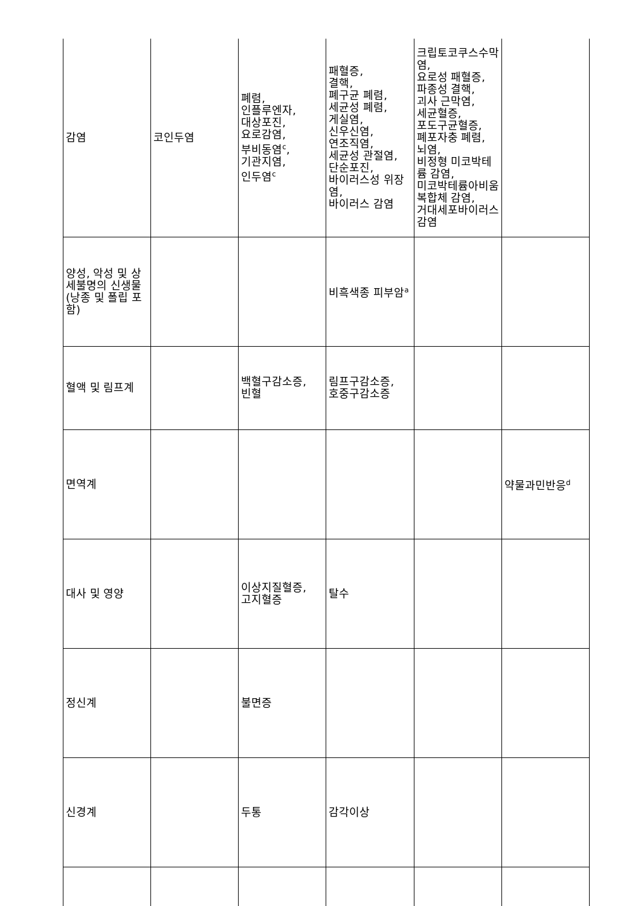| 감염 | 코인두염 | 폐렴, 인플루엔자, 대상포진, 요로감염, 부비동염<sup>c</sup>, 기관지염, 인두염<sup>c</sup> | 패혈증, 결핵, 폐구균 폐렴, 세균성 폐렴, 게실염, 신우신염, 연조직염, 세균성 관절염, 단순포진, 바이러스성 위장염, 바이러스 감염 | 크립토코쿠스수막염, 요로성 패혈증, 파종성 결핵, 괴사 근막염, 세균혈증, 포도구균혈증, 폐포자충 폐렴, 뇌염, 비정형 미코박테륨 감염, 미코박테륨아비움복합체 감염, 거대세포바이러스 감염 | |
| 양성, 악성 및 상세불명의 신생물(낭종 및 폴립 포함) | | | 비흑색종 피부암<sup>a</sup> | | |
| 혈액 및 림프계 | | 백혈구감소증, 빈혈 | 림프구감소증, 호중구감소증 | | |
| 면역계 | | | | | 약물과민반응<sup>d</sup> |
| 대사 및 영양 | | 이상지질혈증, 고지혈증 | 탈수 | | |
| 정신계 | | 불면증 | | | |
| 신경계 | | 두통 | 감각이상 | | |